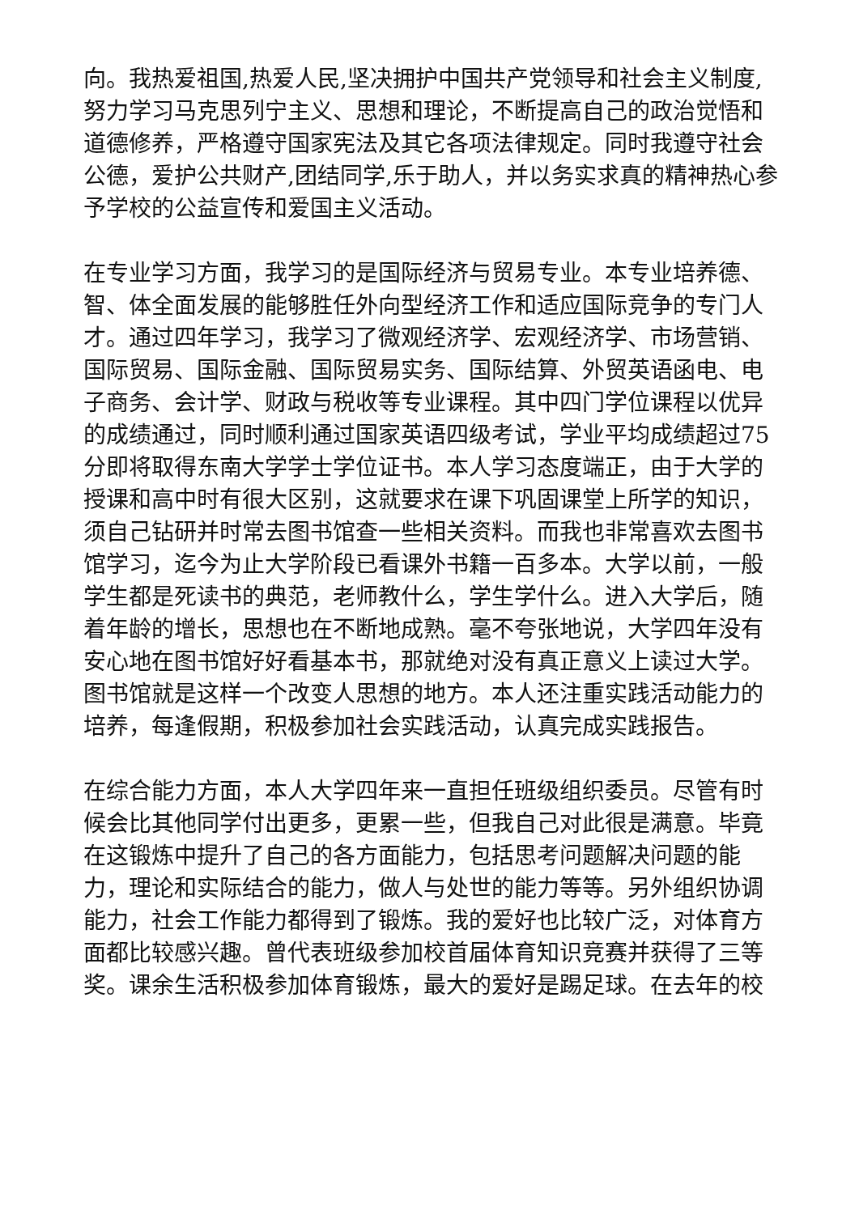向。我热爱祖国,热爱人民,坚决拥护中国共产党领导和社会主义制度,努力学习马克思列宁主义、思想和理论，不断提高自己的政治觉悟和道德修养，严格遵守国家宪法及其它各项法律规定。同时我遵守社会公德，爱护公共财产,团结同学,乐于助人，并以务实求真的精神热心参予学校的公益宣传和爱国主义活动。
在专业学习方面，我学习的是国际经济与贸易专业。本专业培养德、智、体全面发展的能够胜任外向型经济工作和适应国际竞争的专门人才。通过四年学习，我学习了微观经济学、宏观经济学、市场营销、国际贸易、国际金融、国际贸易实务、国际结算、外贸英语函电、电子商务、会计学、财政与税收等专业课程。其中四门学位课程以优异的成绩通过，同时顺利通过国家英语四级考试，学业平均成绩超过75分即将取得东南大学学士学位证书。本人学习态度端正，由于大学的授课和高中时有很大区别，这就要求在课下巩固课堂上所学的知识，须自己钻研并时常去图书馆查一些相关资料。而我也非常喜欢去图书馆学习，迄今为止大学阶段已看课外书籍一百多本。大学以前，一般学生都是死读书的典范，老师教什么，学生学什么。进入大学后，随着年龄的增长，思想也在不断地成熟。毫不夸张地说，大学四年没有安心地在图书馆好好看基本书，那就绝对没有真正意义上读过大学。图书馆就是这样一个改变人思想的地方。本人还注重实践活动能力的培养，每逢假期，积极参加社会实践活动，认真完成实践报告。
在综合能力方面，本人大学四年来一直担任班级组织委员。尽管有时候会比其他同学付出更多，更累一些，但我自己对此很是满意。毕竟在这锻炼中提升了自己的各方面能力，包括思考问题解决问题的能力，理论和实际结合的能力，做人与处世的能力等等。另外组织协调能力，社会工作能力都得到了锻炼。我的爱好也比较广泛，对体育方面都比较感兴趣。曾代表班级参加校首届体育知识竞赛并获得了三等奖。课余生活积极参加体育锻炼，最大的爱好是踢足球。在去年的校